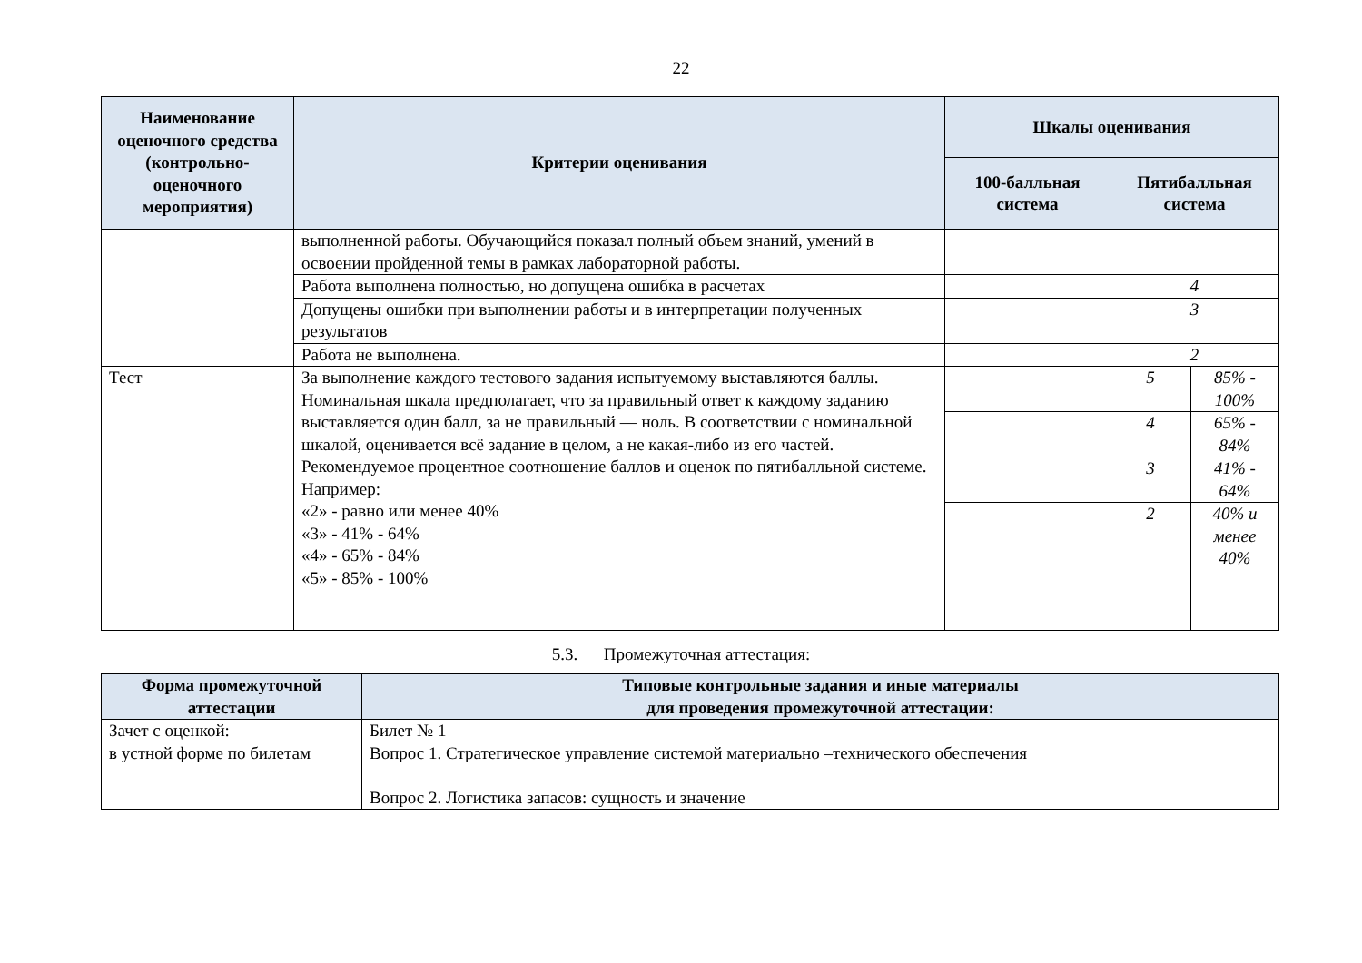22
| Наименование оценочного средства (контрольно-оценочного мероприятия) | Критерии оценивания | Шкалы оценивания | | |
| --- | --- | --- | --- | --- |
| | | 100-балльная система | Пятибалльная система | |
| | выполненной работы. Обучающийся показал полный объем знаний, умений в освоении пройденной темы в рамках лабораторной работы. | | | |
| | Работа выполнена полностью, но допущена ошибка в расчетах | | 4 | |
| | Допущены ошибки при выполнении работы и в интерпретации полученных результатов | | 3 | |
| | Работа не выполнена. | | 2 | |
| Тест | За выполнение каждого тестового задания испытуемому выставляются баллы. Номинальная шкала предполагает, что за правильный ответ к каждому заданию выставляется один балл, за не правильный — ноль. В соответствии с номинальной шкалой, оценивается всё задание в целом, а не какая-либо из его частей. Рекомендуемое процентное соотношение баллов и оценок по пятибалльной системе. Например: «2» - равно или менее 40% «3» - 41% - 64% «4» - 65% - 84% «5» - 85% - 100% | | 5 | 85% - 100% |
| | | | 4 | 65% - 84% |
| | | | 3 | 41% - 64% |
| | | | 2 | 40% и менее 40% |
5.3. Промежуточная аттестация:
| Форма промежуточной аттестации | Типовые контрольные задания и иные материалы для проведения промежуточной аттестации: |
| --- | --- |
| Зачет с оценкой: в устной форме по билетам | Билет № 1 Вопрос 1. Стратегическое управление системой материально –технического обеспечения Вопрос 2. Логистика запасов: сущность и значение |